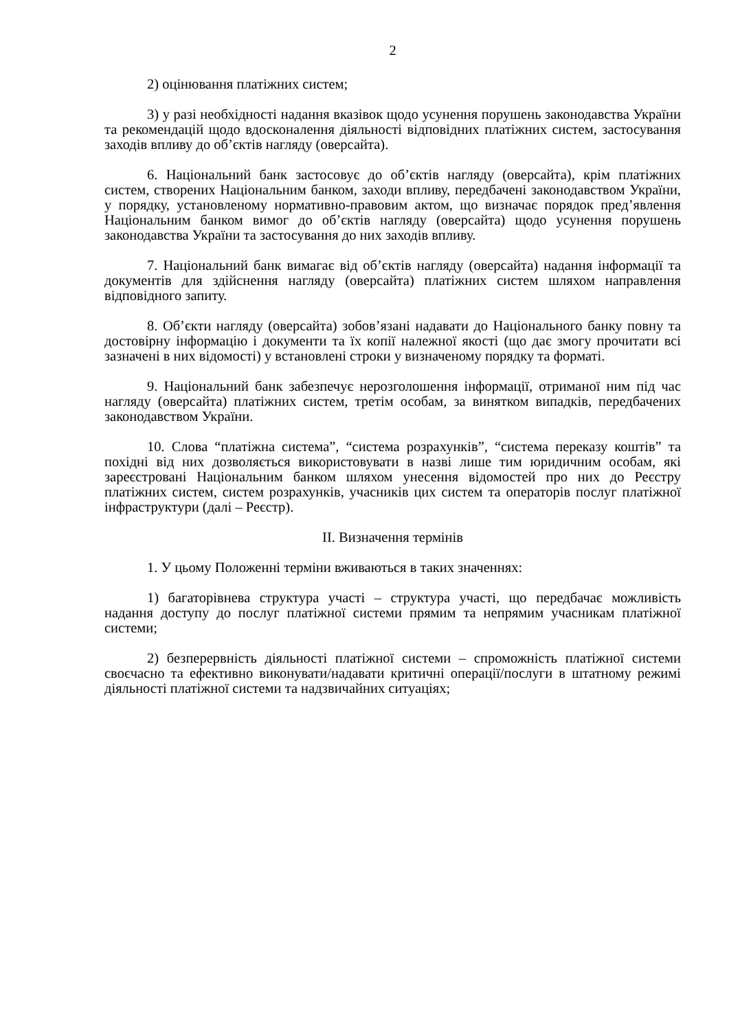2
2) оцінювання платіжних систем;
3) у разі необхідності надання вказівок щодо усунення порушень законодавства України та рекомендацій щодо вдосконалення діяльності відповідних платіжних систем, застосування заходів впливу до об’єктів нагляду (оверсайта).
6. Національний банк застосовує до об’єктів нагляду (оверсайта), крім платіжних систем, створених Національним банком, заходи впливу, передбачені законодавством України, у порядку, установленому нормативно-правовим актом, що визначає порядок пред’явлення Національним банком вимог до об’єктів нагляду (оверсайта) щодо усунення порушень законодавства України та застосування до них заходів впливу.
7. Національний банк вимагає від об’єктів нагляду (оверсайта) надання інформації та документів для здійснення нагляду (оверсайта) платіжних систем шляхом направлення відповідного запиту.
8. Об’єкти нагляду (оверсайта) зобов’язані надавати до Національного банку повну та достовірну інформацію і документи та їх копії належної якості (що дає змогу прочитати всі зазначені в них відомості) у встановлені строки у визначеному порядку та форматі.
9. Національний банк забезпечує нерозголошення інформації, отриманої ним під час нагляду (оверсайта) платіжних систем, третім особам, за винятком випадків, передбачених законодавством України.
10. Слова “платіжна система”, “система розрахунків”, “система переказу коштів” та похідні від них дозволяється використовувати в назві лише тим юридичним особам, які зареєстровані Національним банком шляхом унесення відомостей про них до Реєстру платіжних систем, систем розрахунків, учасників цих систем та операторів послуг платіжної інфраструктури (далі – Реєстр).
II. Визначення термінів
1. У цьому Положенні терміни вживаються в таких значеннях:
1) багаторівнева структура участі – структура участі, що передбачає можливість надання доступу до послуг платіжної системи прямим та непрямим учасникам платіжної системи;
2) безперервність діяльності платіжної системи – спроможність платіжної системи своєчасно та ефективно виконувати/надавати критичні операції/послуги в штатному режимі діяльності платіжної системи та надзвичайних ситуаціях;